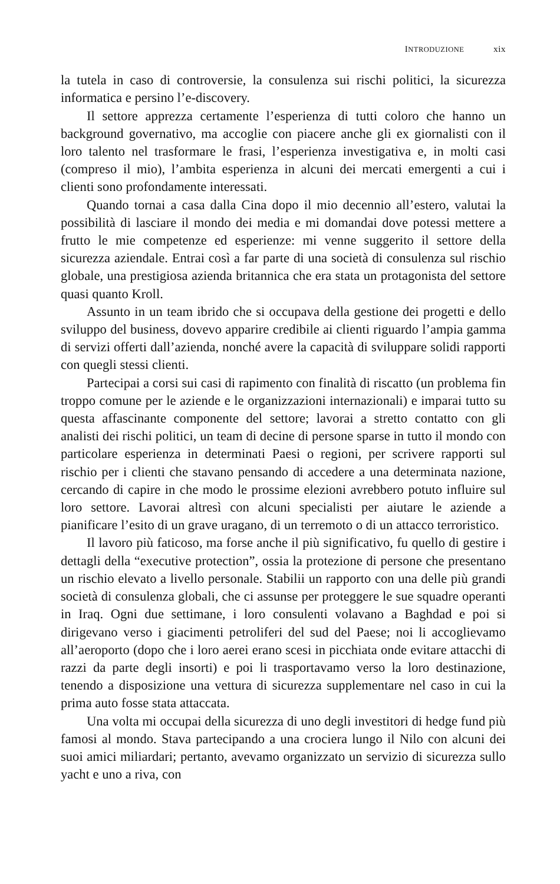INTRODUZIONE xix
la tutela in caso di controversie, la consulenza sui rischi politici, la sicurezza informatica e persino l’e-discovery.
Il settore apprezza certamente l’esperienza di tutti coloro che hanno un background governativo, ma accoglie con piacere anche gli ex giornalisti con il loro talento nel trasformare le frasi, l’esperienza investigativa e, in molti casi (compreso il mio), l’ambita esperienza in alcuni dei mercati emergenti a cui i clienti sono profondamente interessati.
Quando tornai a casa dalla Cina dopo il mio decennio all’estero, valutai la possibilità di lasciare il mondo dei media e mi domandai dove potessi mettere a frutto le mie competenze ed esperienze: mi venne suggerito il settore della sicurezza aziendale. Entrai così a far parte di una società di consulenza sul rischio globale, una prestigiosa azienda britannica che era stata un protagonista del settore quasi quanto Kroll.
Assunto in un team ibrido che si occupava della gestione dei progetti e dello sviluppo del business, dovevo apparire credibile ai clienti riguardo l’ampia gamma di servizi offerti dall’azienda, nonché avere la capacità di sviluppare solidi rapporti con quegli stessi clienti.
Partecipai a corsi sui casi di rapimento con finalità di riscatto (un problema fin troppo comune per le aziende e le organizzazioni internazionali) e imparai tutto su questa affascinante componente del settore; lavorai a stretto contatto con gli analisti dei rischi politici, un team di decine di persone sparse in tutto il mondo con particolare esperienza in determinati Paesi o regioni, per scrivere rapporti sul rischio per i clienti che stavano pensando di accedere a una determinata nazione, cercando di capire in che modo le prossime elezioni avrebbero potuto influire sul loro settore. Lavorai altresì con alcuni specialisti per aiutare le aziende a pianificare l’esito di un grave uragano, di un terremoto o di un attacco terroristico.
Il lavoro più faticoso, ma forse anche il più significativo, fu quello di gestire i dettagli della “executive protection”, ossia la protezione di persone che presentano un rischio elevato a livello personale. Stabilii un rapporto con una delle più grandi società di consulenza globali, che ci assunse per proteggere le sue squadre operanti in Iraq. Ogni due settimane, i loro consulenti volavano a Baghdad e poi si dirigevano verso i giacimenti petroliferi del sud del Paese; noi li accoglievamo all’aeroporto (dopo che i loro aerei erano scesi in picchiata onde evitare attacchi di razzi da parte degli insorti) e poi li trasportavamo verso la loro destinazione, tenendo a disposizione una vettura di sicurezza supplementare nel caso in cui la prima auto fosse stata attaccata.
Una volta mi occupai della sicurezza di uno degli investitori di hedge fund più famosi al mondo. Stava partecipando a una crociera lungo il Nilo con alcuni dei suoi amici miliardari; pertanto, avevamo organizzato un servizio di sicurezza sullo yacht e uno a riva, con